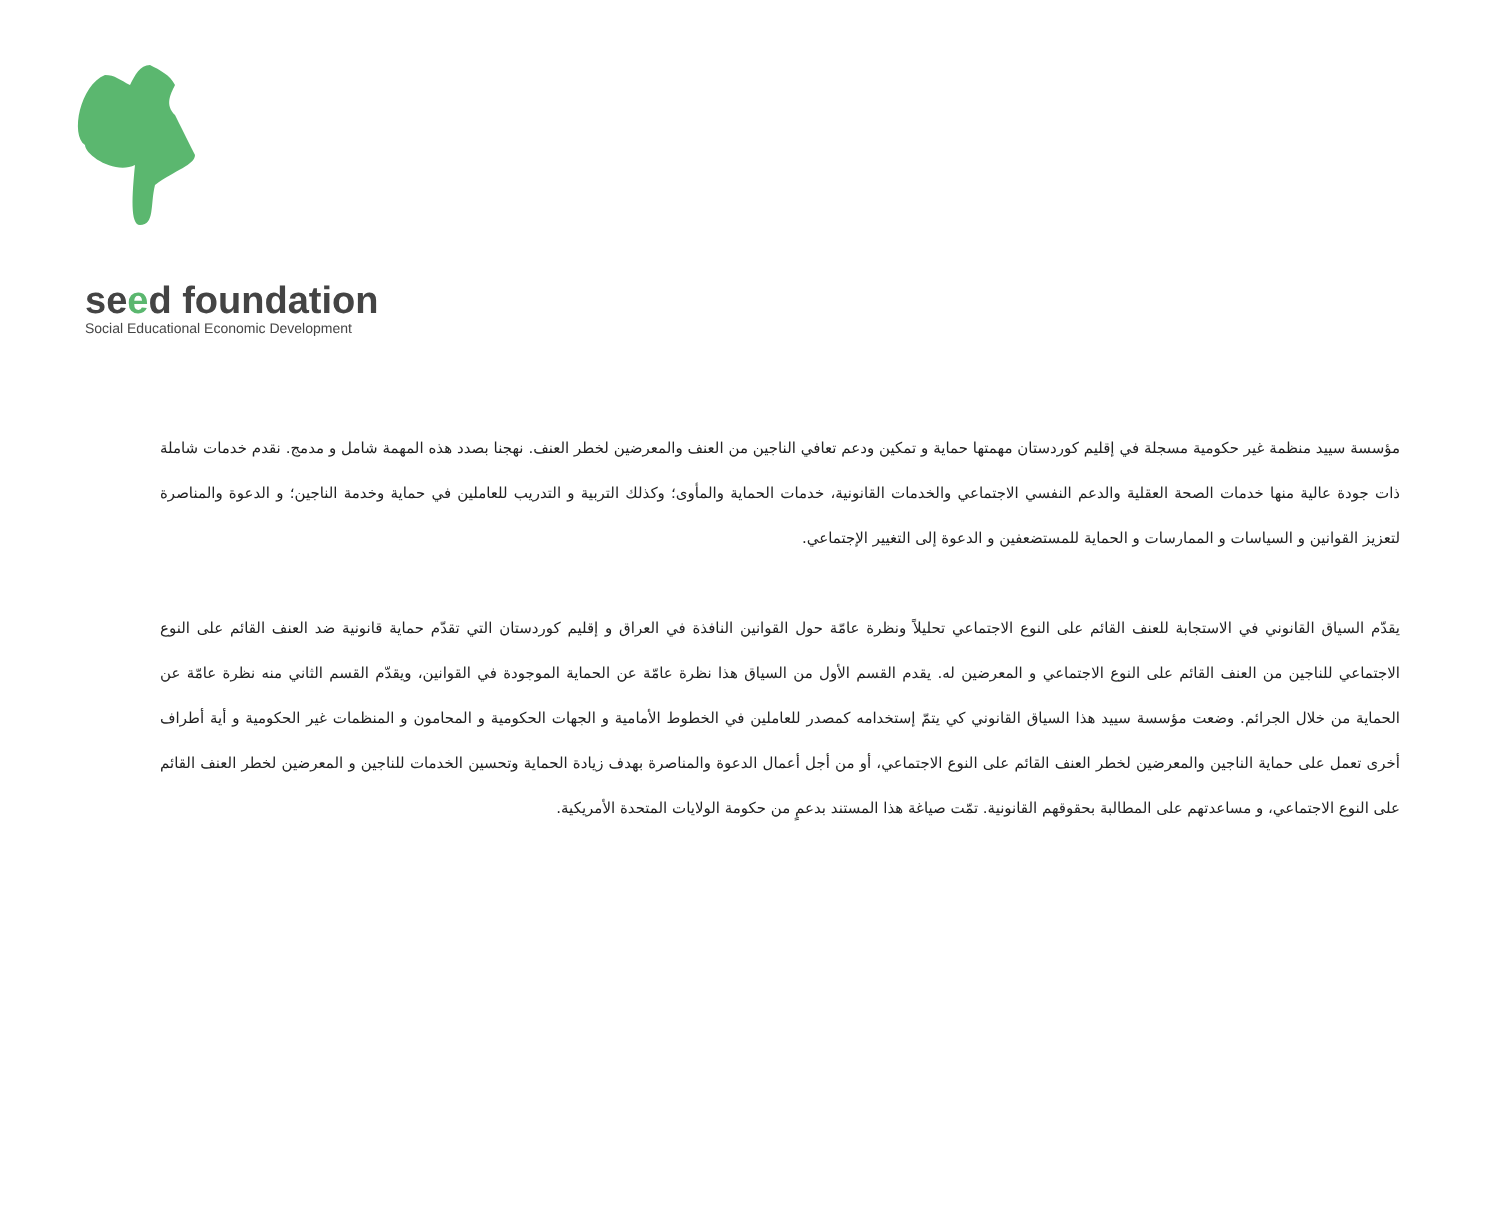seed foundation
Social Educational Economic Development
مؤسسة سييد منظمة غير حكومية مسجلة في إقليم كوردستان مهمتها حماية و تمكين ودعم تعافي الناجين من العنف والمعرضين لخطر العنف. نهجنا بصدد هذه المهمة شامل و مدمج. نقدم خدمات شاملة ذات جودة عالية منها خدمات الصحة العقلية والدعم النفسي الاجتماعي والخدمات القانونية، خدمات الحماية والمأوى؛ وكذلك التربية و التدريب للعاملين في حماية وخدمة الناجين؛ و الدعوة والمناصرة لتعزيز القوانين و السياسات و الممارسات و الحماية للمستضعفين و الدعوة إلى التغيير الإجتماعي.
يقدّم السياق القانوني في الاستجابة للعنف القائم على النوع الاجتماعي تحليلاً ونظرة عامّة حول القوانين النافذة في العراق و إقليم كوردستان التي تقدّم حماية قانونية ضد العنف القائم على النوع الاجتماعي للناجين من العنف القائم على النوع الاجتماعي و المعرضين له. يقدم القسم الأول من السياق هذا نظرة عامّة عن الحماية الموجودة في القوانين، ويقدّم القسم الثاني منه نظرة عامّة عن الحماية من خلال الجرائم. وضعت مؤسسة سييد هذا السياق القانوني كي يتمّ إستخدامه كمصدر للعاملين في الخطوط الأمامية و الجهات الحكومية و المحامون و المنظمات غير الحكومية و أية أطراف أخرى تعمل على حماية الناجين والمعرضين لخطر العنف القائم على النوع الاجتماعي، أو من أجل أعمال الدعوة والمناصرة بهدف زيادة الحماية وتحسين الخدمات للناجين و المعرضين لخطر العنف القائم على النوع الاجتماعي، و مساعدتهم على المطالبة بحقوقهم القانونية. تمّت صياغة هذا المستند بدعمٍ من حكومة الولايات المتحدة الأمريكية.